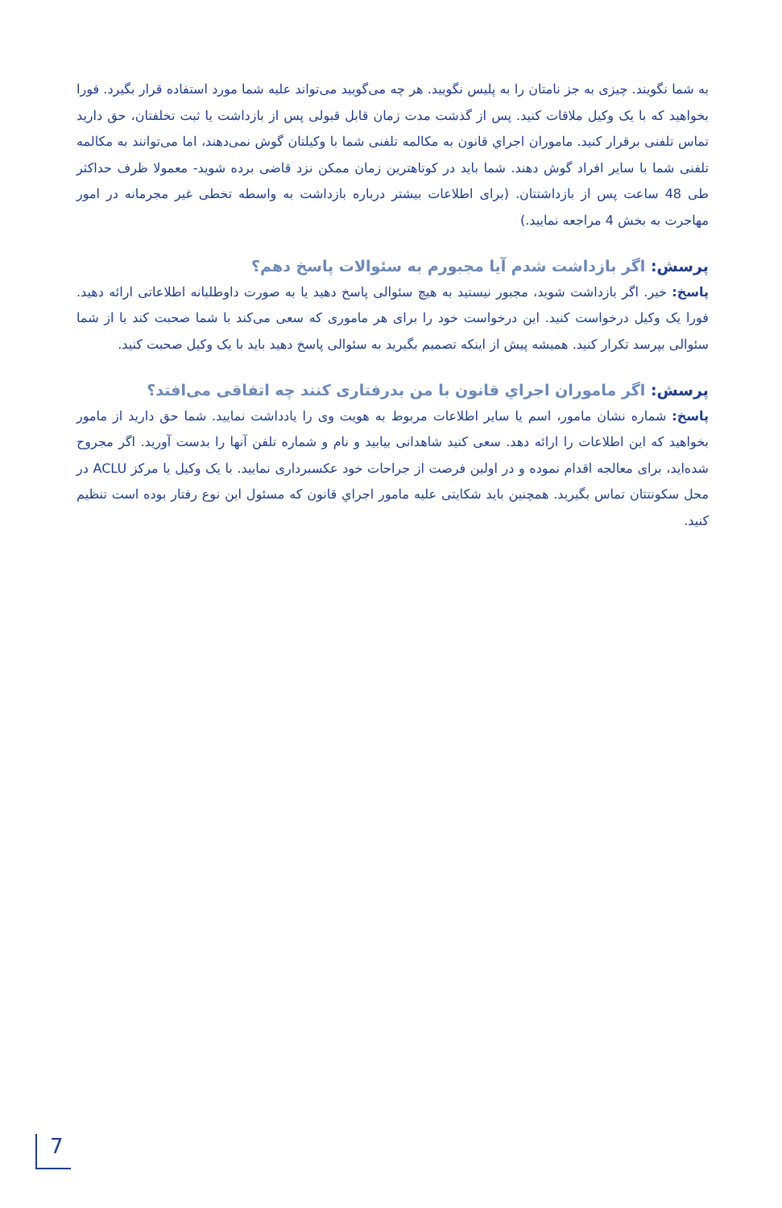به شما نگویند. چیزی به جز نامتان را به پلیس نگویید. هر چه می‌گویید می‌تواند علیه شما مورد استفاده قرار بگیرد. فورا بخواهید که با یک وکیل ملاقات کنید. پس از گذشت مدت زمان قابل قبولی پس از بازداشت یا ثبت تخلفتان، حق دارید تماس تلفنی برقرار کنید. ماموران اجراي قانون به مکالمه تلفنی شما با وکیلتان گوش نمی‌دهند، اما می‌توانند به مکالمه تلفنی شما با سایر افراد گوش دهند. شما باید در کوتاهترین زمان ممکن نزد قاضی برده شوید- معمولا ظرف حداکثر طی 48 ساعت پس از بازداشتتان. (برای اطلاعات بیشتر درباره بازداشت به واسطه تخطی غیر مجرمانه در امور مهاجرت به بخش 4 مراجعه نمایید.)
پرسش: اگر بازداشت شدم آیا مجبورم به سئوالات پاسخ دهم؟
پاسخ: خیر. اگر بازداشت شوید، مجبور نیستید به هیچ سئوالی پاسخ دهید یا به صورت داوطلبانه اطلاعاتی ارائه دهید. فورا یک وکیل درخواست کنید. این درخواست خود را برای هر ماموری که سعی می‌کند با شما صحبت کند یا از شما سئوالی بپرسد تکرار کنید. همیشه پیش از اینکه تصمیم بگیرید به سئوالی پاسخ دهید باید با یک وکیل صحبت کنید.
پرسش: اگر ماموران اجراي قانون با من بدرفتاری کنند چه اتفاقی می‌افتد؟
پاسخ: شماره نشان مامور، اسم یا سایر اطلاعات مربوط به هویت وی را یادداشت نمایید. شما حق دارید از مامور بخواهید که این اطلاعات را ارائه دهد. سعی کنید شاهدانی بیابید و نام و شماره تلفن آنها را بدست آورید. اگر مجروح شده‌اید، برای معالجه اقدام نموده و در اولین فرصت از جراحات خود عکسبرداری نمایید. با یک وکیل یا مرکز ACLU در محل سکونتتان تماس بگیرید. همچنین باید شکایتی علیه مامور اجراي قانون که مسئول این نوع رفتار بوده است تنظیم کنید.
7